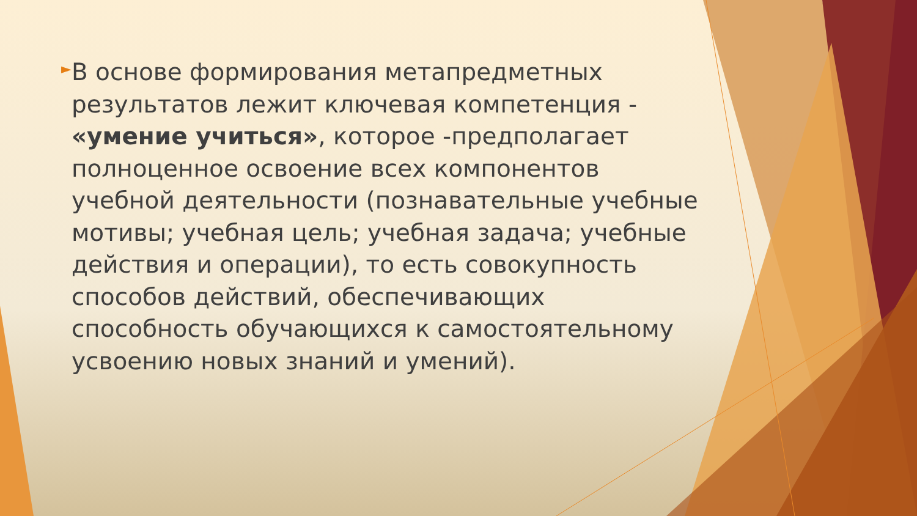►
В основе формирования метапредметных результатов лежит ключевая компетенция - «умение учиться», которое -предполагает полноценное освоение всех компонентов учебной деятельности (познавательные учебные мотивы; учебная цель; учебная задача; учебные действия и операции), то есть совокупность способов действий, обеспечивающих способность обучающихся к самостоятельному усвоению новых знаний и умений).